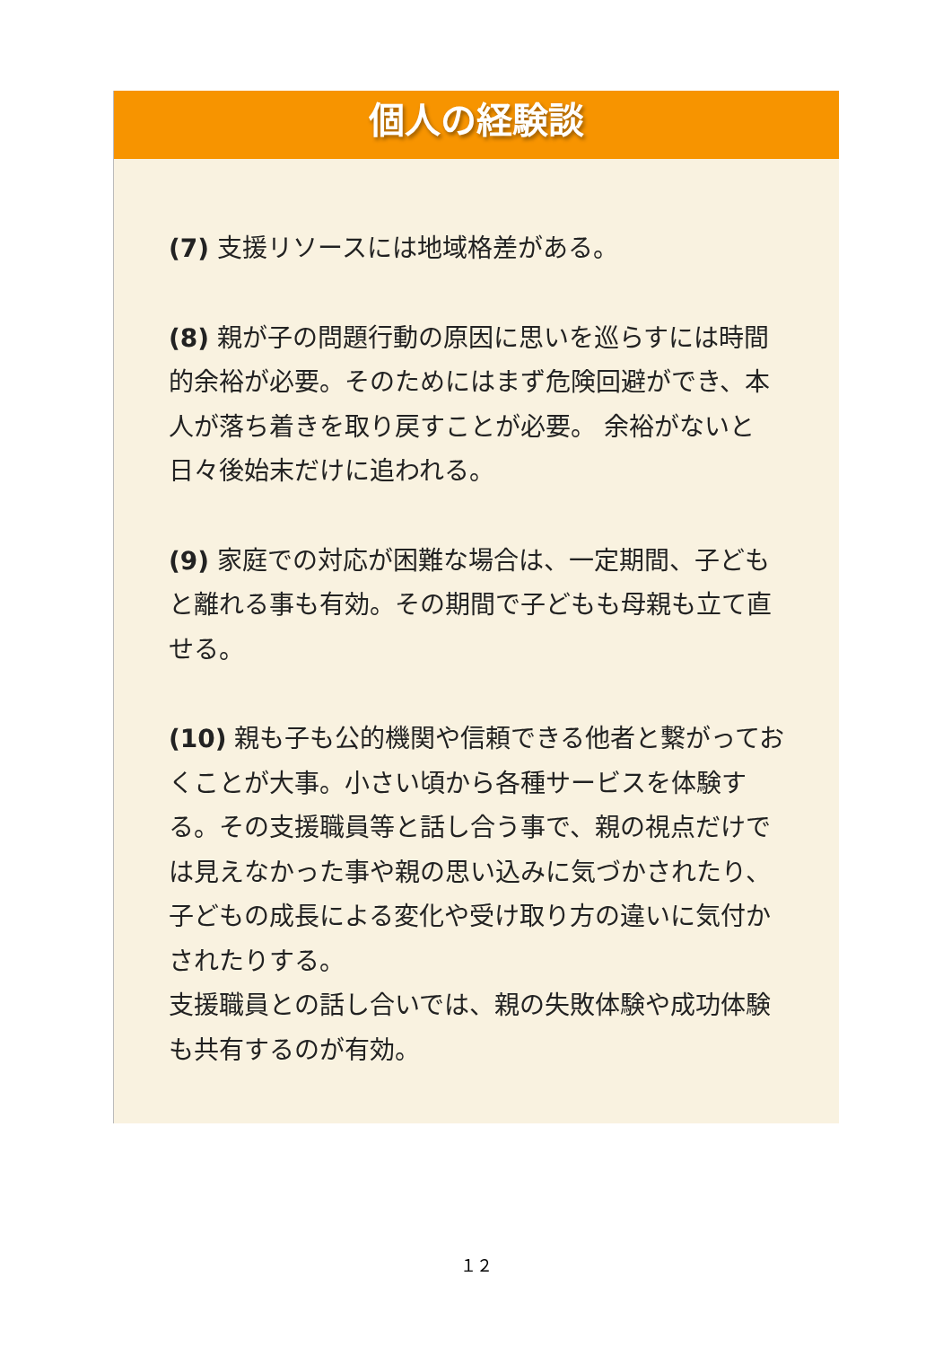個人の経験談
(7) 支援リソースには地域格差がある。
(8) 親が子の問題行動の原因に思いを巡らすには時間的余裕が必要。そのためにはまず危険回避ができ、本人が落ち着きを取り戻すことが必要。 余裕がないと日々後始末だけに追われる。
(9) 家庭での対応が困難な場合は、一定期間、子どもと離れる事も有効。その期間で子どもも母親も立て直せる。
(10) 親も子も公的機関や信頼できる他者と繋がっておくことが大事。小さい頃から各種サービスを体験する。その支援職員等と話し合う事で、親の視点だけでは見えなかった事や親の思い込みに気づかされたり、子どもの成長による変化や受け取り方の違いに気付かされたりする。
支援職員との話し合いでは、親の失敗体験や成功体験も共有するのが有効。
１２